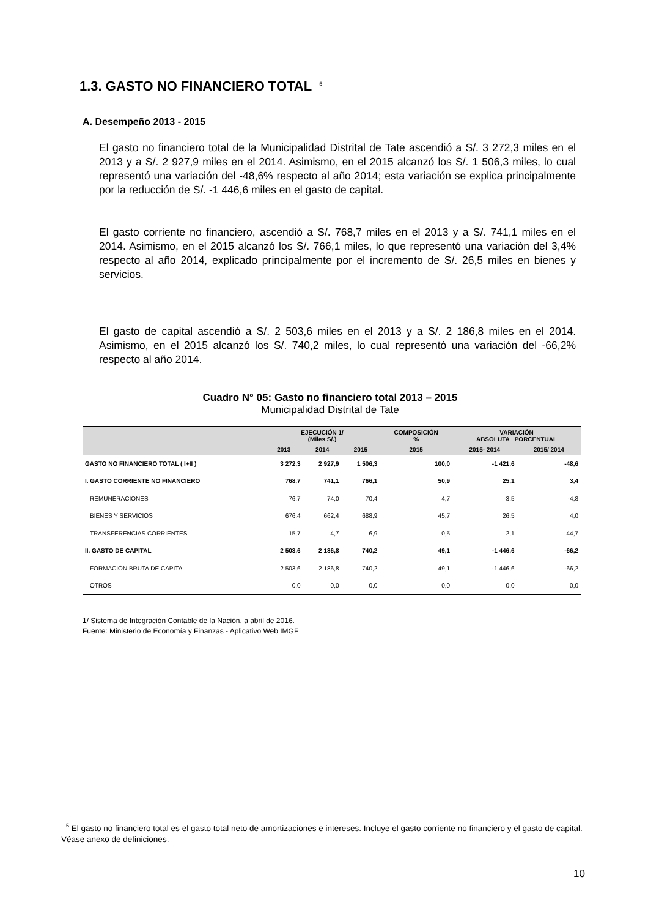1.3. GASTO NO FINANCIERO TOTAL<sup>5</sup>
A. Desempeño 2013 - 2015
El gasto no financiero total de la Municipalidad Distrital de Tate ascendió a S/. 3 272,3 miles en el 2013 y a S/. 2 927,9 miles en el 2014. Asimismo, en el 2015 alcanzó los S/. 1 506,3 miles, lo cual representó una variación del -48,6% respecto al año 2014; esta variación se explica principalmente por la reducción de S/. -1 446,6 miles en el gasto de capital.
El gasto corriente no financiero, ascendió a S/. 768,7 miles en el 2013 y a S/. 741,1 miles en el 2014. Asimismo, en el 2015 alcanzó los S/. 766,1 miles, lo que representó una variación del 3,4% respecto al año 2014, explicado principalmente por el incremento de S/. 26,5 miles en bienes y servicios.
El gasto de capital ascendió a S/. 2 503,6 miles en el 2013 y a S/. 2 186,8 miles en el 2014. Asimismo, en el 2015 alcanzó los S/. 740,2 miles, lo cual representó una variación del -66,2% respecto al año 2014.
Cuadro N° 05: Gasto no financiero total 2013 – 2015
Municipalidad Distrital de Tate
| | EJECUCIÓN 1/ (Miles S/.) | | | COMPOSICIÓN % | VARIACIÓN ABSOLUTA PORCENTUAL | |
| --- | --- | --- | --- | --- | --- | --- |
| | 2013 | 2014 | 2015 | 2015 | 2015- 2014 | 2015/ 2014 |
| GASTO NO FINANCIERO TOTAL ( I+II ) | 3 272,3 | 2 927,9 | 1 506,3 | 100,0 | -1 421,6 | -48,6 |
| I. GASTO CORRIENTE NO FINANCIERO | 768,7 | 741,1 | 766,1 | 50,9 | 25,1 | 3,4 |
| REMUNERACIONES | 76,7 | 74,0 | 70,4 | 4,7 | -3,5 | -4,8 |
| BIENES Y SERVICIOS | 676,4 | 662,4 | 688,9 | 45,7 | 26,5 | 4,0 |
| TRANSFERENCIAS CORRIENTES | 15,7 | 4,7 | 6,9 | 0,5 | 2,1 | 44,7 |
| II. GASTO DE CAPITAL | 2 503,6 | 2 186,8 | 740,2 | 49,1 | -1 446,6 | -66,2 |
| FORMACIÓN BRUTA DE CAPITAL | 2 503,6 | 2 186,8 | 740,2 | 49,1 | -1 446,6 | -66,2 |
| OTROS | 0,0 | 0,0 | 0,0 | 0,0 | 0,0 | 0,0 |
1/ Sistema de Integración Contable de la Nación, a abril de 2016.
Fuente: Ministerio de Economía y Finanzas - Aplicativo Web IMGF
<sup>5</sup> El gasto no financiero total es el gasto total neto de amortizaciones e intereses. Incluye el gasto corriente no financiero y el gasto de capital. Véase anexo de definiciones.
10